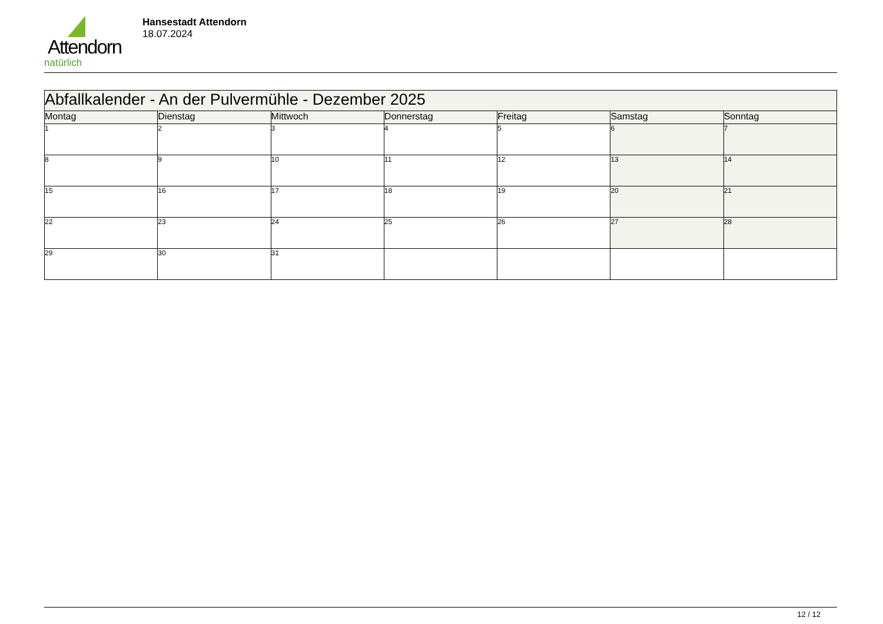Attendorn
natürlich
Hansestadt Attendorn
18.07.2024
| Abfallkalender - An der Pulvermühle - Dezember 2025 | | | | | | |
| Montag | Dienstag | Mittwoch | Donnerstag | Freitag | Samstag | Sonntag |
| 1 | 2 | 3 | 4 | 5 | 6 | 7 |
| 8 | 9 | 10 | 11 | 12 | 13 | 14 |
| 15 | 16 | 17 | 18 | 19 | 20 | 21 |
| 22 | 23 | 24 | 25 | 26 | 27 | 28 |
| 29 | 30 | 31 | | | | |
12 / 12